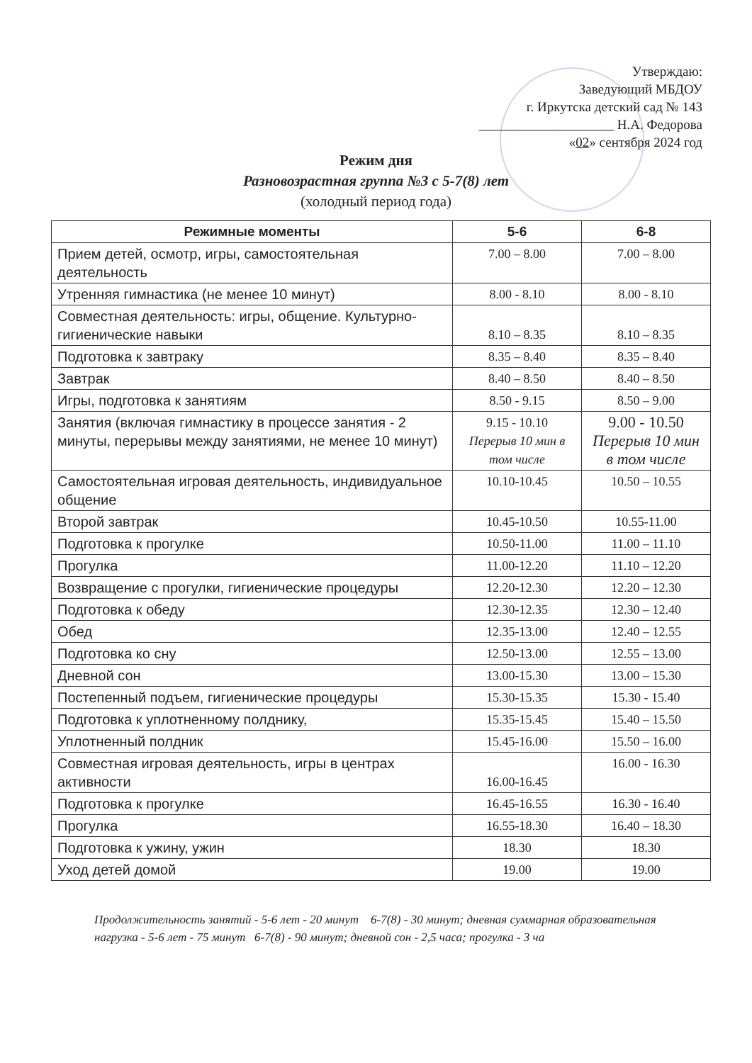Утверждаю:
Заведующий МБДОУ
г. Иркутска детский сад № 143
____________________ Н.А. Федорова
«02» сентября 2024 год
Режим дня
Разновозрастная группа №3 с 5-7(8) лет
(холодный период года)
| Режимные моменты | 5-6 | 6-8 |
| --- | --- | --- |
| Прием детей, осмотр, игры, самостоятельная деятельность | 7.00 – 8.00 | 7.00 – 8.00 |
| Утренняя гимнастика (не менее 10 минут) | 8.00 - 8.10 | 8.00 - 8.10 |
| Совместная деятельность: игры, общение. Культурно-гигиенические навыки | 8.10 – 8.35 | 8.10 – 8.35 |
| Подготовка к завтраку | 8.35 – 8.40 | 8.35 – 8.40 |
| Завтрак | 8.40 – 8.50 | 8.40 – 8.50 |
| Игры, подготовка к занятиям | 8.50 - 9.15 | 8.50 – 9.00 |
| Занятия (включая гимнастику в процессе занятия - 2 минуты, перерывы между занятиями, не менее 10 минут) | 9.15 - 10.10 Перерыв 10 мин в том числе | 9.00 - 10.50 Перерыв 10 мин в том числе |
| Самостоятельная игровая деятельность, индивидуальное общение | 10.10-10.45 | 10.50 – 10.55 |
| Второй завтрак | 10.45-10.50 | 10.55-11.00 |
| Подготовка к прогулке | 10.50-11.00 | 11.00 – 11.10 |
| Прогулка | 11.00-12.20 | 11.10 – 12.20 |
| Возвращение с прогулки, гигиенические процедуры | 12.20-12.30 | 12.20 – 12.30 |
| Подготовка к обеду | 12.30-12.35 | 12.30 – 12.40 |
| Обед | 12.35-13.00 | 12.40 – 12.55 |
| Подготовка ко сну | 12.50-13.00 | 12.55 – 13.00 |
| Дневной сон | 13.00-15.30 | 13.00 – 15.30 |
| Постепенный подъем, гигиенические процедуры | 15.30-15.35 | 15.30 - 15.40 |
| Подготовка к уплотненному полднику, | 15.35-15.45 | 15.40 – 15.50 |
| Уплотненный полдник | 15.45-16.00 | 15.50 – 16.00 |
| Совместная игровая деятельность, игры в центрах активности | 16.00-16.45 | 16.00 - 16.30 |
| Подготовка к прогулке | 16.45-16.55 | 16.30 - 16.40 |
| Прогулка | 16.55-18.30 | 16.40 – 18.30 |
| Подготовка к ужину, ужин | 18.30 | 18.30 |
| Уход детей домой | 19.00 | 19.00 |
Продолжительность занятий - 5-6 лет - 20 минут 6-7(8) - 30 минут; дневная суммарная образовательная нагрузка - 5-6 лет - 75 минут 6-7(8) - 90 минут; дневной сон - 2,5 часа; прогулка - 3 ча